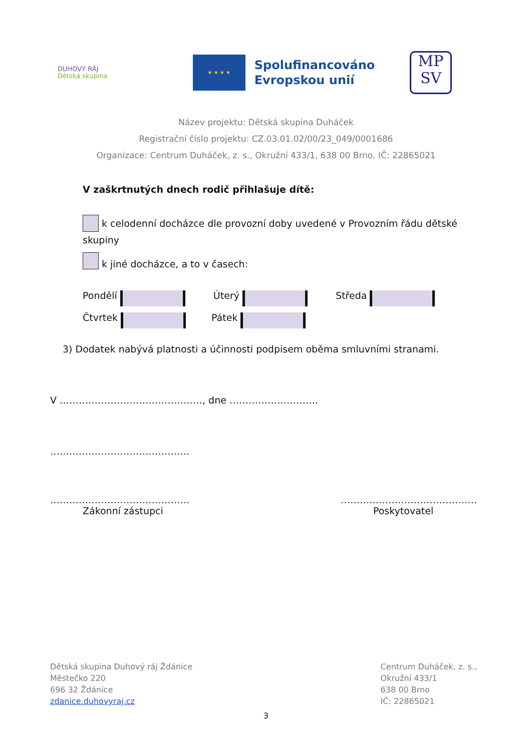DUHOVÝ RÁJ
Dětská skupina
★ ★ ★ ★
Spolufinancováno
Evropskou unií
MP
SV
Název projektu: Dětská skupina Duháček
Registrační číslo projektu: CZ.03.01.02/00/23_049/0001686
Organizace: Centrum Duháček, z. s., Okružní 433/1, 638 00 Brno, IČ: 22865021
V zaškrtnutých dnech rodič přihlašuje dítě:
k celodenní docházce dle provozní doby uvedené v Provozním řádu dětské skupiny
k jiné docházce, a to v časech:
Pondělí Úterý Středa
Čtvrtek Pátek
3) Dodatek nabývá platnosti a účinnosti podpisem oběma smluvními stranami.
V ………………………………………, dne ……………………….
……………………………………..
……………………………………..
Zákonní zástupci
…………………………………….
Poskytovatel
Dětská skupina Duhový ráj Ždánice
Městečko 220
696 32 Ždánice
zdanice.duhovyraj.cz
Centrum Duháček, z. s.,
Okružní 433/1
638 00 Brno
IČ: 22865021
3